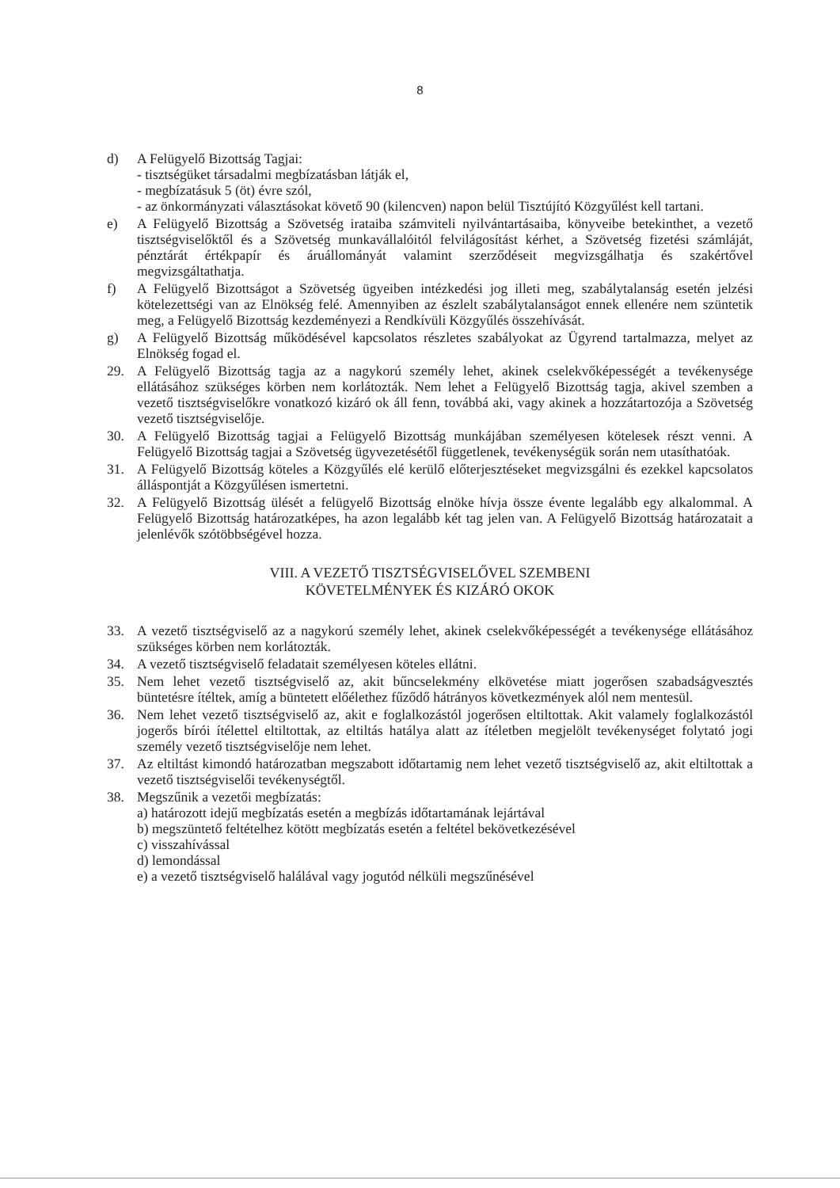8
d) A Felügyelő Bizottság Tagjai:
- tisztségüket társadalmi megbízatásban látják el,
- megbízatásuk 5 (öt) évre szól,
- az önkormányzati választásokat követő 90 (kilencven) napon belül Tisztújító Közgyűlést kell tartani.
e) A Felügyelő Bizottság a Szövetség irataiba számviteli nyilvántartásaiba, könyveibe betekinthet, a vezető tisztségviselőktől és a Szövetség munkavállalóitól felvilágosítást kérhet, a Szövetség fizetési számláját, pénztárát értékpapír és áruállományát valamint szerződéseit megvizsgálhatja és szakértővel megvizsgáltathatja.
f) A Felügyelő Bizottságot a Szövetség ügyeiben intézkedési jog illeti meg, szabálytalanság esetén jelzési kötelezettségi van az Elnökség felé. Amennyiben az észlelt szabálytalanságot ennek ellenére nem szüntetik meg, a Felügyelő Bizottság kezdeményezi a Rendkívüli Közgyűlés összehívását.
g) A Felügyelő Bizottság működésével kapcsolatos részletes szabályokat az Ügyrend tartalmazza, melyet az Elnökség fogad el.
29. A Felügyelő Bizottság tagja az a nagykorú személy lehet, akinek cselekvőképességét a tevékenysége ellátásához szükséges körben nem korlátozták. Nem lehet a Felügyelő Bizottság tagja, akivel szemben a vezető tisztségviselőkre vonatkozó kizáró ok áll fenn, továbbá aki, vagy akinek a hozzátartozója a Szövetség vezető tisztségviselője.
30. A Felügyelő Bizottság tagjai a Felügyelő Bizottság munkájában személyesen kötelesek részt venni. A Felügyelő Bizottság tagjai a Szövetség ügyvezetésétől függetlenek, tevékenységük során nem utasíthatóak.
31. A Felügyelő Bizottság köteles a Közgyűlés elé kerülő előterjesztéseket megvizsgálni és ezekkel kapcsolatos álláspontját a Közgyűlésen ismertetni.
32. A Felügyelő Bizottság ülését a felügyelő Bizottság elnöke hívja össze évente legalább egy alkalommal. A Felügyelő Bizottság határozatképes, ha azon legalább két tag jelen van. A Felügyelő Bizottság határozatait a jelenlévők szótöbbségével hozza.
VIII. A VEZETŐ TISZTSÉGVISELŐVEL SZEMBENI
KÖVETELMÉNYEK ÉS KIZÁRÓ OKOK
33. A vezető tisztségviselő az a nagykorú személy lehet, akinek cselekvőképességét a tevékenysége ellátásához szükséges körben nem korlátozták.
34. A vezető tisztségviselő feladatait személyesen köteles ellátni.
35. Nem lehet vezető tisztségviselő az, akit bűncselekmény elkövetése miatt jogerősen szabadságvesztés büntetésre ítéltek, amíg a büntetett előélethez fűződő hátrányos következmények alól nem mentesül.
36. Nem lehet vezető tisztségviselő az, akit e foglalkozástól jogerősen eltiltottak. Akit valamely foglalkozástól jogerős bírói ítélettel eltiltottak, az eltiltás hatálya alatt az ítéletben megjelölt tevékenységet folytató jogi személy vezető tisztségviselője nem lehet.
37. Az eltiltást kimondó határozatban megszabott időtartamig nem lehet vezető tisztségviselő az, akit eltiltottak a vezető tisztségviselői tevékenységtől.
38. Megszűnik a vezetői megbízatás:
a) határozott idejű megbízatás esetén a megbízás időtartamának lejártával
b) megszüntető feltételhez kötött megbízatás esetén a feltétel bekövetkezésével
c) visszahívással
d) lemondással
e) a vezető tisztségviselő halálával vagy jogutód nélküli megszűnésével